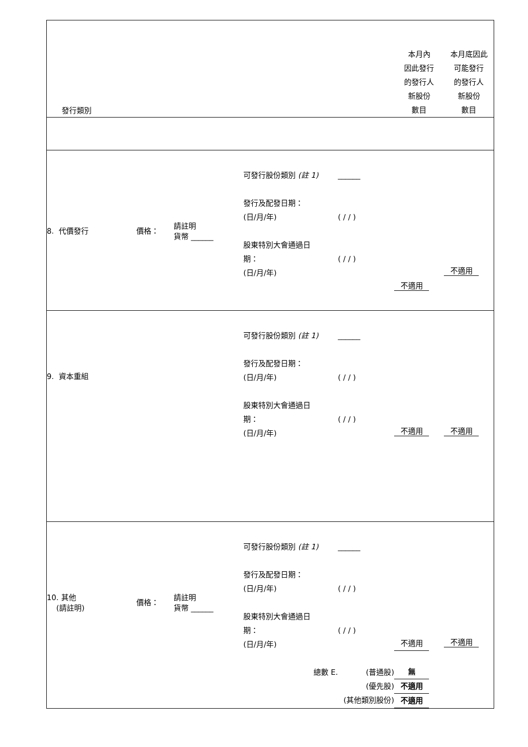| 發行類別 | | | | | 本月內 因此發行 的發行人 新股份 數目 | 本月底因此 可能發行 的發行人 新股份 數目 |
| 8. 代價發行 | 價格： | 請註明 貨幣 ______ | 可發行股份類別 (註 1) 發行及配發日期： (日/月/年) 股東特別大會通過日 期： (日/月/年) | ______ ( / / ) ( / / ) | 不適用 | 不適用 |
| 9. 資本重組 | | | 可發行股份類別 (註 1) 發行及配發日期： (日/月/年) 股東特別大會通過日 期： (日/月/年) | ______ ( / / ) ( / / ) | 不適用 | 不適用 |
| 10. 其他 (請註明) | 價格： | 請註明 貨幣 ______ | 可發行股份類別 (註 1) 發行及配發日期： (日/月/年) 股東特別大會通過日 期： (日/月/年) 總數 E. | ______ ( / / ) ( / / ) (普通股) (優先股) (其他類別股份) | 不適用 無 不適用 不適用 | 不適用 |